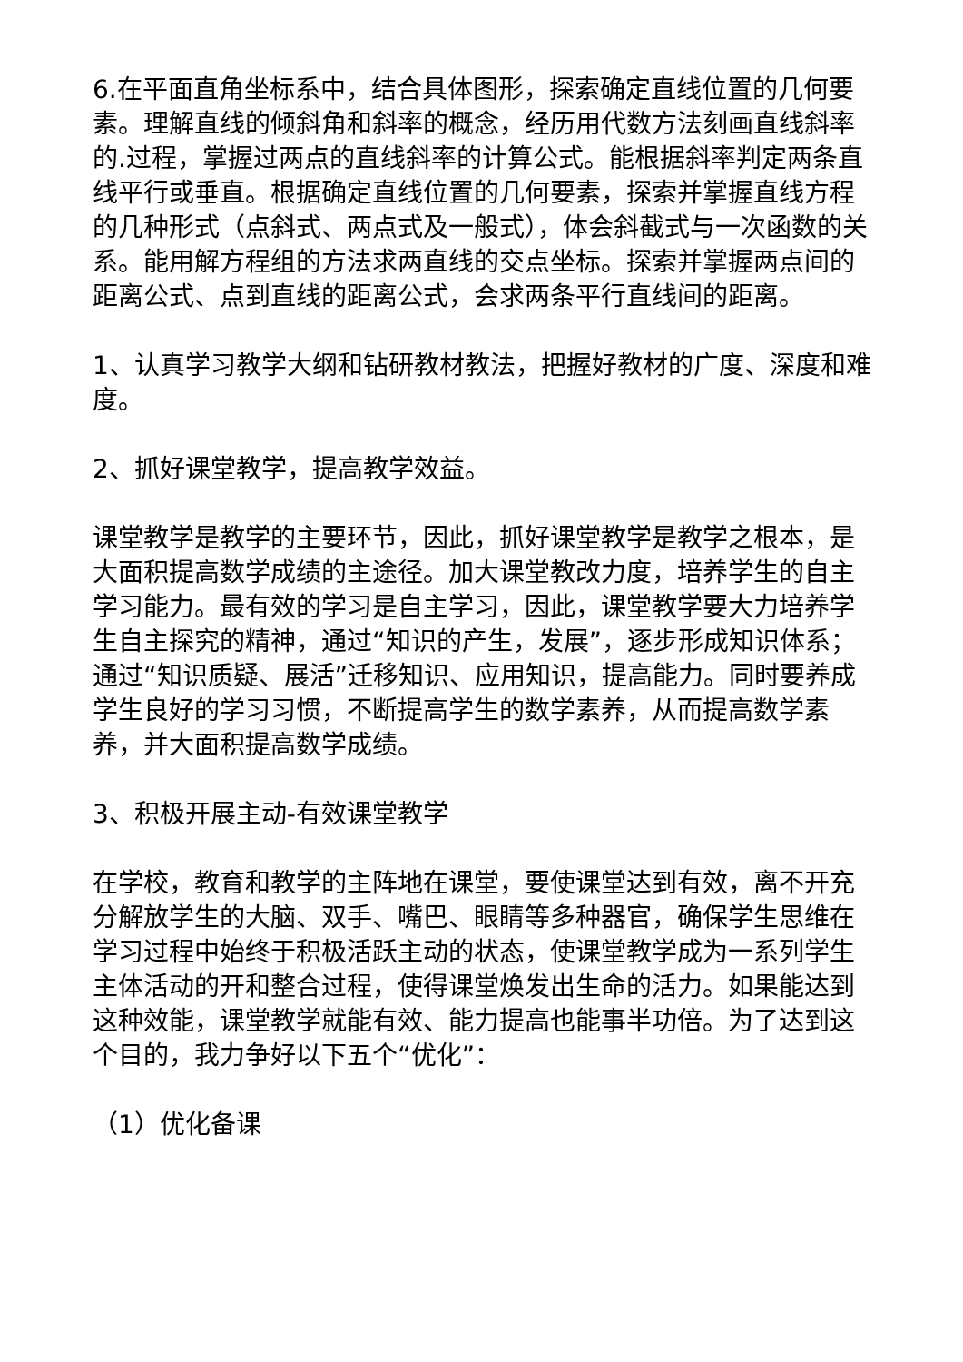6.在平面直角坐标系中，结合具体图形，探索确定直线位置的几何要素。理解直线的倾斜角和斜率的概念，经历用代数方法刻画直线斜率的.过程，掌握过两点的直线斜率的计算公式。能根据斜率判定两条直线平行或垂直。根据确定直线位置的几何要素，探索并掌握直线方程的几种形式（点斜式、两点式及一般式），体会斜截式与一次函数的关系。能用解方程组的方法求两直线的交点坐标。探索并掌握两点间的距离公式、点到直线的距离公式，会求两条平行直线间的距离。
1、认真学习教学大纲和钻研教材教法，把握好教材的广度、深度和难度。
2、抓好课堂教学，提高教学效益。
课堂教学是教学的主要环节，因此，抓好课堂教学是教学之根本，是大面积提高数学成绩的主途径。加大课堂教改力度，培养学生的自主学习能力。最有效的学习是自主学习，因此，课堂教学要大力培养学生自主探究的精神，通过“知识的产生，发展”，逐步形成知识体系；通过“知识质疑、展活”迁移知识、应用知识，提高能力。同时要养成学生良好的学习习惯，不断提高学生的数学素养，从而提高数学素养，并大面积提高数学成绩。
3、积极开展主动-有效课堂教学
在学校，教育和教学的主阵地在课堂，要使课堂达到有效，离不开充分解放学生的大脑、双手、嘴巴、眼睛等多种器官，确保学生思维在学习过程中始终于积极活跃主动的状态，使课堂教学成为一系列学生主体活动的开和整合过程，使得课堂焕发出生命的活力。如果能达到这种效能，课堂教学就能有效、能力提高也能事半功倍。为了达到这个目的，我力争好以下五个“优化”：
（1）优化备课